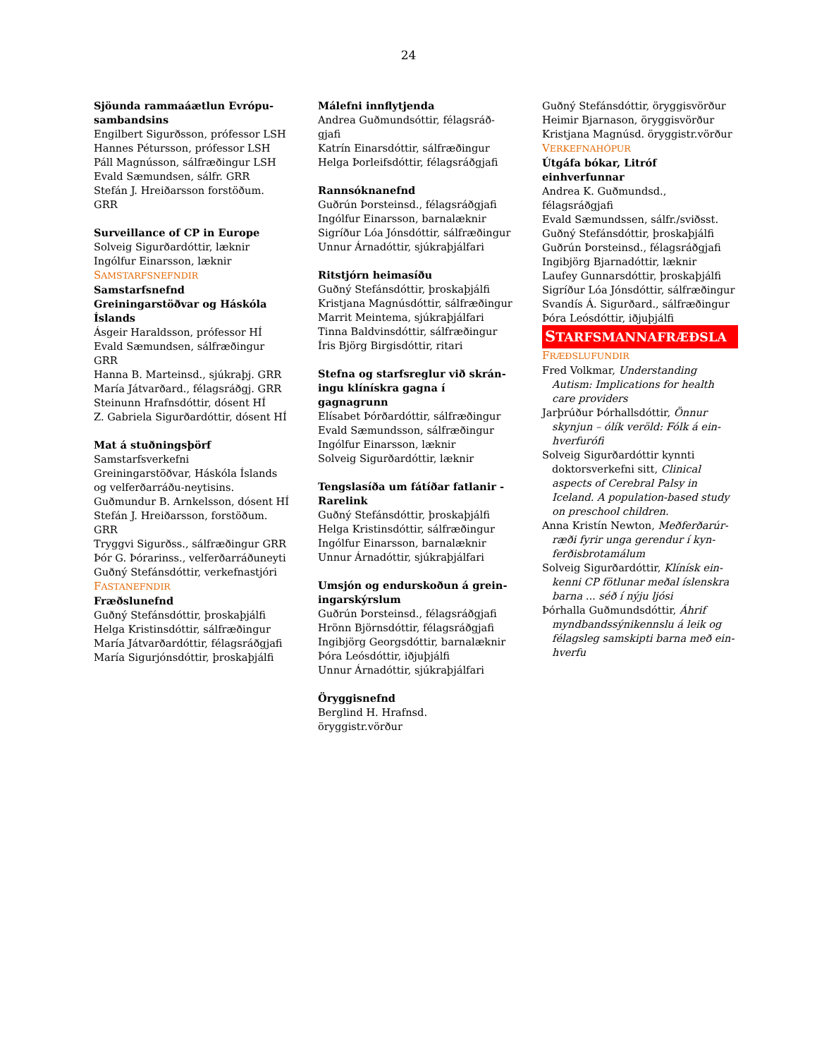24
Sjöunda rammaáætlun Evrópu-sambandsins
Engilbert Sigurðsson, prófessor LSH
Hannes Pétursson, prófessor LSH
Páll Magnússon, sálfræðingur LSH
Evald Sæmundsen, sálfr. GRR
Stefán J. Hreiðarsson forstöðum. GRR
Surveillance of CP in Europe
Solveig Sigurðardóttir, læknir
Ingólfur Einarsson, læknir
SAMSTARFSNEFNDIR
Samstarfsnefnd Greiningarstöðvar og Háskóla Íslands
Ásgeir Haraldsson, prófessor HÍ
Evald Sæmundsen, sálfræðingur GRR
Hanna B. Marteinsd., sjúkraþj. GRR
María Játvarðard., félagsráðgj. GRR
Steinunn Hrafnsdóttir, dósent HÍ
Z. Gabriela Sigurðardóttir, dósent HÍ
Mat á stuðningsþörf
Samstarfsverkefni Greiningarstöðvar, Háskóla Íslands og velferðarráðu-neytisins.
Guðmundur B. Arnkelsson, dósent HÍ
Stefán J. Hreiðarsson, forstöðum. GRR
Tryggvi Sigurðss., sálfræðingur GRR
Þór G. Þórarinss., velferðarráðuneyti
Guðný Stefánsdóttir, verkefnastjóri
FASTANEFNDIR
Fræðslunefnd
Guðný Stefánsdóttir, þroskaþjálfi
Helga Kristinsdóttir, sálfræðingur
María Játvarðardóttir, félagsráðgjafi
María Sigurjónsdóttir, þroskaþjálfi
Málefni innflytjenda
Andrea Guðmundsóttir, félagsráð-gjafi
Katrín Einarsdóttir, sálfræðingur
Helga Þorleifsdóttir, félagsráðgjafi
Rannsóknanefnd
Guðrún Þorsteinsd., félagsráðgjafi
Ingólfur Einarsson, barnalæknir
Sigríður Lóa Jónsdóttir, sálfræðingur
Unnur Árnadóttir, sjúkraþjálfari
Ritstjórn heimasíðu
Guðný Stefánsdóttir, þroskaþjálfi
Kristjana Magnúsdóttir, sálfræðingur
Marrit Meintema, sjúkraþjálfari
Tinna Baldvinsdóttir, sálfræðingur
Íris Björg Birgisdóttir, ritari
Stefna og starfsreglur við skrán-ingu klínískra gagna í gagnagrunn
Elísabet Þórðardóttir, sálfræðingur
Evald Sæmundsson, sálfræðingur
Ingólfur Einarsson, læknir
Solveig Sigurðardóttir, læknir
Tengslasíða um fátíðar fatlanir - Rarelink
Guðný Stefánsdóttir, þroskaþjálfi
Helga Kristinsdóttir, sálfræðingur
Ingólfur Einarsson, barnalæknir
Unnur Árnadóttir, sjúkraþjálfari
Umsjón og endurskoðun á grein-ingarskýrslum
Guðrún Þorsteinsd., félagsráðgjafi
Hrönn Björnsdóttir, félagsráðgjafi
Ingibjörg Georgsdóttir, barnalæknir
Þóra Leósdóttir, iðjuþjálfi
Unnur Árnadóttir, sjúkraþjálfari
Öryggisnefnd
Berglind H. Hrafnsd. öryggistr.vörður
Guðný Stefánsdóttir, öryggisvörður
Heimir Bjarnason, öryggisvörður
Kristjana Magnúsd. öryggistr.vörður
VERKEFNAHÓPUR
Útgáfa bókar, Litróf einhverfunnar
Andrea K. Guðmundsd., félagsráðgjafi
Evald Sæmundssen, sálfr./sviðsst.
Guðný Stefánsdóttir, þroskaþjálfi
Guðrún Þorsteinsd., félagsráðgjafi
Ingibjörg Bjarnadóttir, læknir
Laufey Gunnarsdóttir, þroskaþjálfi
Sigríður Lóa Jónsdóttir, sálfræðingur
Svandís Á. Sigurðard., sálfræðingur
Þóra Leósdóttir, iðjuþjálfi
STARFSMANNAFRÆÐSLA
FRÆÐSLUFUNDIR
Fred Volkmar, Understanding Autism: Implications for health care providers
Jarþrúður Þórhallsdóttir, Önnur skynjun – ólík veröld: Fólk á ein-hverfurófi
Solveig Sigurðardóttir kynnti doktorsverkefni sitt, Clinical aspects of Cerebral Palsy in Iceland. A population-based study on preschool children.
Anna Kristín Newton, Meðferðarúr-ræði fyrir unga gerendur í kyn-ferðisbrotamálum
Solveig Sigurðardóttir, Klínísk ein-kenni CP fötlunar meðal íslenskra barna ... séð í nýju ljósi
Þórhalla Guðmundsdóttir, Áhrif myndbandssýnikennslu á leik og félagsleg samskipti barna með ein-hverfu